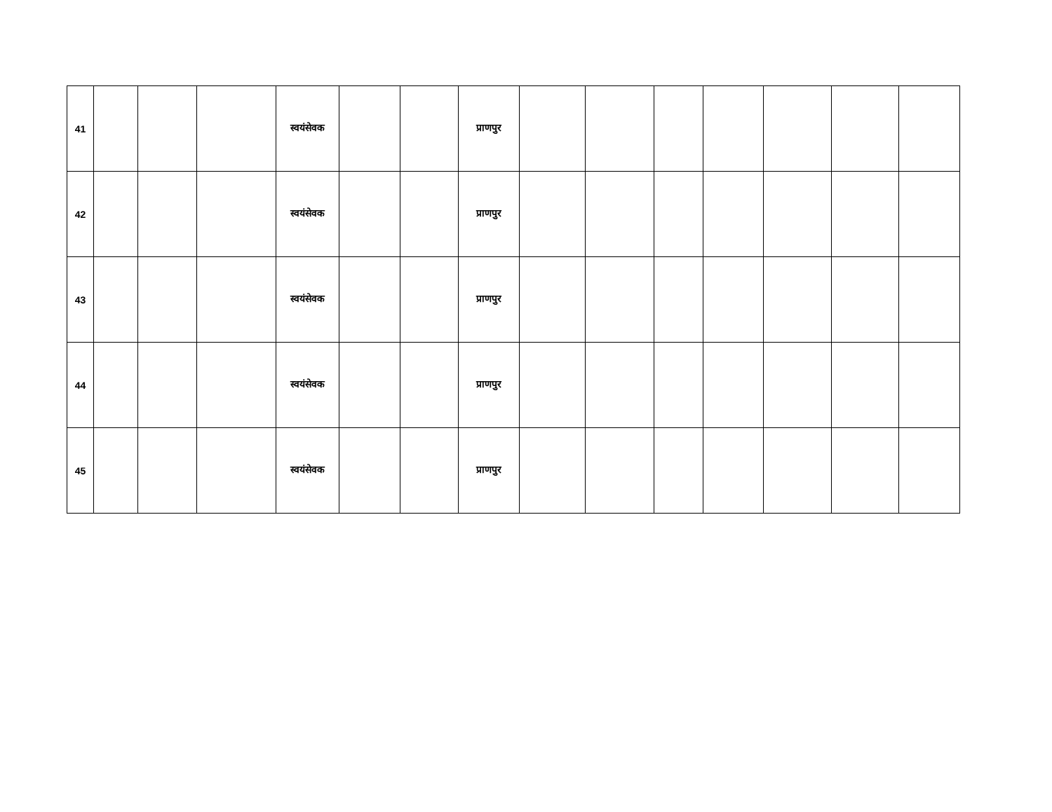| 41 | | | | स्वयंसेवक | | | प्राणपुर | | | | | | | |
| 42 | | | | स्वयंसेवक | | | प्राणपुर | | | | | | | |
| 43 | | | | स्वयंसेवक | | | प्राणपुर | | | | | | | |
| 44 | | | | स्वयंसेवक | | | प्राणपुर | | | | | | | |
| 45 | | | | स्वयंसेवक | | | प्राणपुर | | | | | | | |